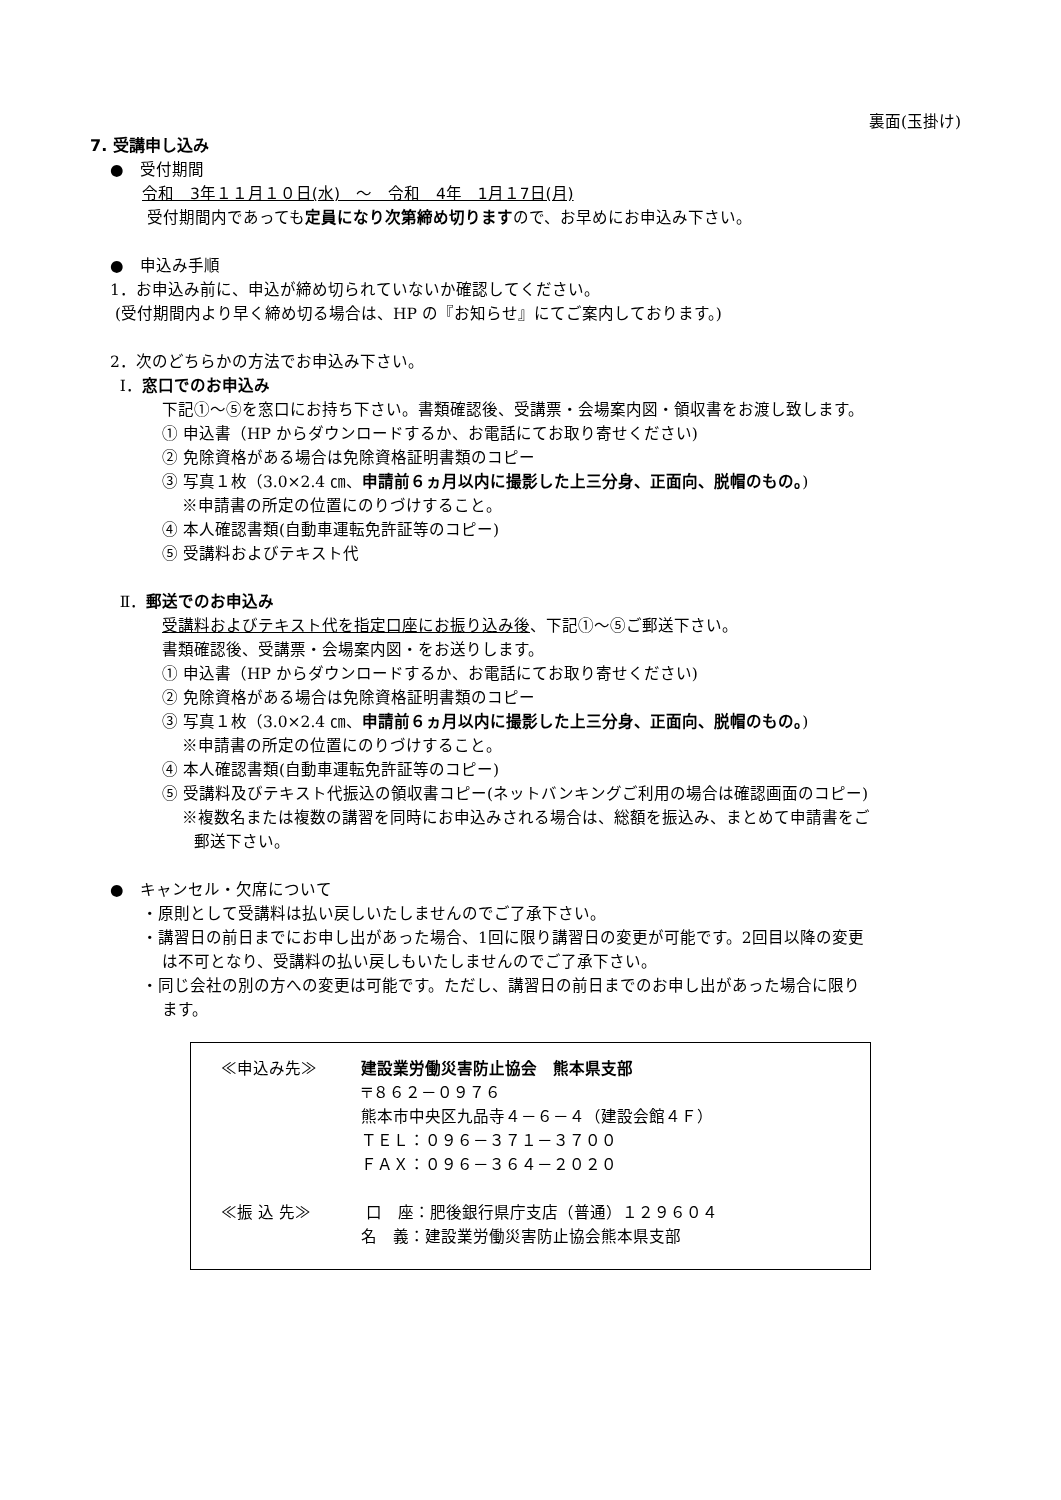裏面(玉掛け)
7. 受講申し込み
●　受付期間
令和　3年１１月１０日(水)　～　令和　4年　1月１7日(月)
受付期間内であっても定員になり次第締め切りますので、お早めにお申込み下さい。
●　申込み手順
1．お申込み前に、申込が締め切られていないか確認してください。
(受付期間内より早く締め切る場合は、HP の『お知らせ』にてご案内しております。)
2．次のどちらかの方法でお申込み下さい。
Ⅰ．窓口でのお申込み
下記①～⑤を窓口にお持ち下さい。書類確認後、受講票・会場案内図・領収書をお渡し致します。
① 申込書（HP からダウンロードするか、お電話にてお取り寄せください)
② 免除資格がある場合は免除資格証明書類のコピー
③ 写真１枚（3.0×2.4 ㎝、申請前６ヵ月以内に撮影した上三分身、正面向、脱帽のもの。)
※申請書の所定の位置にのりづけすること。
④ 本人確認書類(自動車運転免許証等のコピー)
⑤ 受講料およびテキスト代
Ⅱ．郵送でのお申込み
受講料およびテキスト代を指定口座にお振り込み後、下記①～⑤ご郵送下さい。
書類確認後、受講票・会場案内図・をお送りします。
① 申込書（HP からダウンロードするか、お電話にてお取り寄せください)
② 免除資格がある場合は免除資格証明書類のコピー
③ 写真１枚（3.0×2.4 ㎝、申請前６ヵ月以内に撮影した上三分身、正面向、脱帽のもの。)
※申請書の所定の位置にのりづけすること。
④ 本人確認書類(自動車運転免許証等のコピー)
⑤ 受講料及びテキスト代振込の領収書コピー(ネットバンキングご利用の場合は確認画面のコピー)
※複数名または複数の講習を同時にお申込みされる場合は、総額を振込み、まとめて申請書をご
郵送下さい。
●　キャンセル・欠席について
・原則として受講料は払い戻しいたしませんのでご了承下さい。
・講習日の前日までにお申し出があった場合、1回に限り講習日の変更が可能です。2回目以降の変更
は不可となり、受講料の払い戻しもいたしませんのでご了承下さい。
・同じ会社の別の方への変更は可能です。ただし、講習日の前日までのお申し出があった場合に限り
ます。
| ≪申込み先≫ | 建設業労働災害防止協会 熊本県支部 〒８６２－０９７６ 熊本市中央区九品寺４－６－４（建設会館４Ｆ） ＴＥＬ：０９６－３７１－３７００ ＦＡＸ：０９６－３６４－２０２０ |
| ≪振 込 先≫ | 口 座：肥後銀行県庁支店（普通）１２９６０４ 名 義：建設業労働災害防止協会熊本県支部 |